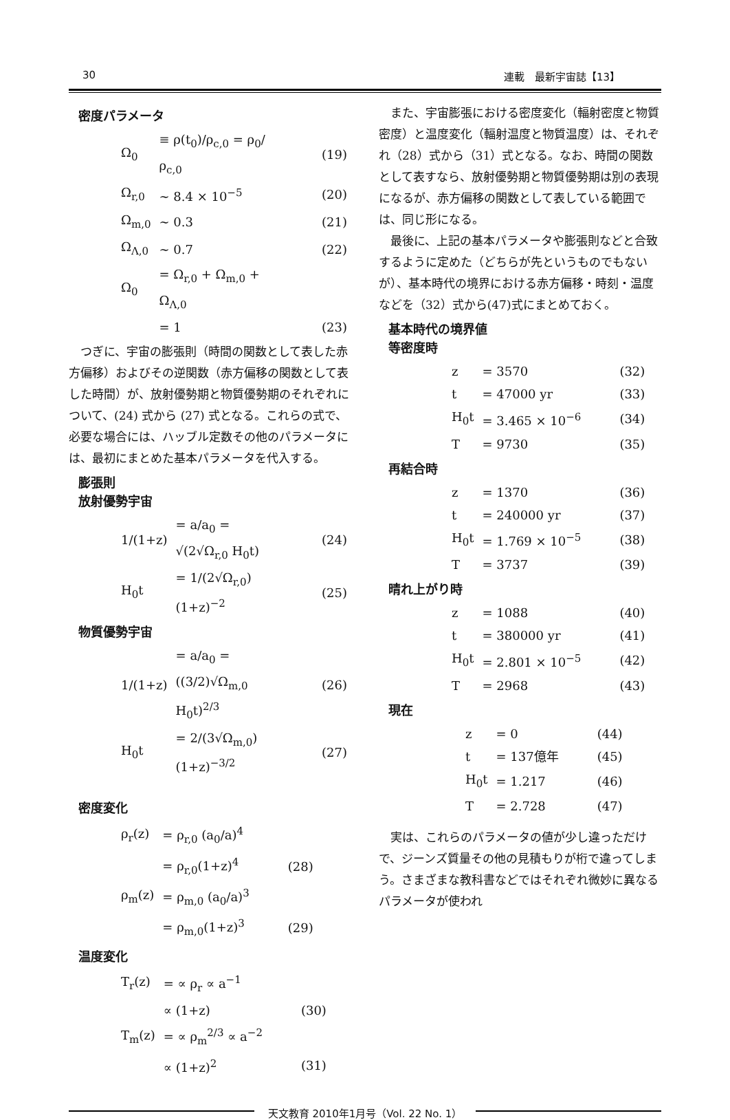30 連載　最新宇宙誌【13】
密度パラメータ
| Ω<sub>0</sub> | ≡ ρ(t<sub>0</sub>)/ρ<sub>c,0</sub> = ρ<sub>0</sub>/ρ<sub>c,0</sub> | (19) |
| Ω<sub>r,0</sub> | ∼ 8.4 × 10<sup>−5</sup> | (20) |
| Ω<sub>m,0</sub> | ∼ 0.3 | (21) |
| Ω<sub>Λ,0</sub> | ∼ 0.7 | (22) |
| Ω<sub>0</sub> | = Ω<sub>r,0</sub> + Ω<sub>m,0</sub> + Ω<sub>Λ,0</sub> | |
| | = 1 | (23) |
つぎに、宇宙の膨張則（時間の関数として表した赤方偏移）およびその逆関数（赤方偏移の関数として表した時間）が、放射優勢期と物質優勢期のそれぞれについて、(24) 式から (27) 式となる。これらの式で、必要な場合には、ハッブル定数その他のパラメータには、最初にまとめた基本パラメータを代入する。
膨張則
放射優勢宇宙
| 1/(1+z) | = a/a<sub>0</sub> = √(2√Ω<sub>r,0</sub> H<sub>0</sub>t) | (24) |
| H<sub>0</sub>t | = 1/(2√Ω<sub>r,0</sub>) (1+z)<sup>−2</sup> | (25) |
物質優勢宇宙
| 1/(1+z) | = a/a<sub>0</sub> = ((3/2)√Ω<sub>m,0</sub> H<sub>0</sub>t)<sup>2/3</sup> | (26) |
| H<sub>0</sub>t | = 2/(3√Ω<sub>m,0</sub>) (1+z)<sup>−3/2</sup> | (27) |
密度変化
| ρ<sub>r</sub>(z) | = ρ<sub>r,0</sub> (a<sub>0</sub>/a)<sup>4</sup> | |
| | = ρ<sub>r,0</sub>(1+z)<sup>4</sup> | (28) |
| ρ<sub>m</sub>(z) | = ρ<sub>m,0</sub> (a<sub>0</sub>/a)<sup>3</sup> | |
| | = ρ<sub>m,0</sub>(1+z)<sup>3</sup> | (29) |
温度変化
| T<sub>r</sub>(z) | = ∝ ρ<sub>r</sub> ∝ a<sup>−1</sup> | |
| | ∝ (1+z) | (30) |
| T<sub>m</sub>(z) | = ∝ ρ<sub>m</sub><sup>2/3</sup> ∝ a<sup>−2</sup> | |
| | ∝ (1+z)<sup>2</sup> | (31) |
また、宇宙膨張における密度変化（輻射密度と物質密度）と温度変化（輻射温度と物質温度）は、それぞれ（28）式から（31）式となる。なお、時間の関数として表すなら、放射優勢期と物質優勢期は別の表現になるが、赤方偏移の関数として表している範囲では、同じ形になる。
最後に、上記の基本パラメータや膨張則などと合致するように定めた（どちらが先というものでもないが）、基本時代の境界における赤方偏移・時刻・温度などを（32）式から(47)式にまとめておく。
基本時代の境界値
等密度時
| z | = 3570 | (32) |
| t | = 47000 yr | (33) |
| H<sub>0</sub>t | = 3.465 × 10<sup>−6</sup> | (34) |
| T | = 9730 | (35) |
再結合時
| z | = 1370 | (36) |
| t | = 240000 yr | (37) |
| H<sub>0</sub>t | = 1.769 × 10<sup>−5</sup> | (38) |
| T | = 3737 | (39) |
晴れ上がり時
| z | = 1088 | (40) |
| t | = 380000 yr | (41) |
| H<sub>0</sub>t | = 2.801 × 10<sup>−5</sup> | (42) |
| T | = 2968 | (43) |
現在
| z | = 0 | (44) |
| t | = 137億年 | (45) |
| H<sub>0</sub>t | = 1.217 | (46) |
| T | = 2.728 | (47) |
実は、これらのパラメータの値が少し違っただけで、ジーンズ質量その他の見積もりが桁で違ってしまう。さまざまな教科書などではそれぞれ微妙に異なるパラメータが使われ
天文教育 2010年1月号（Vol. 22 No. 1）